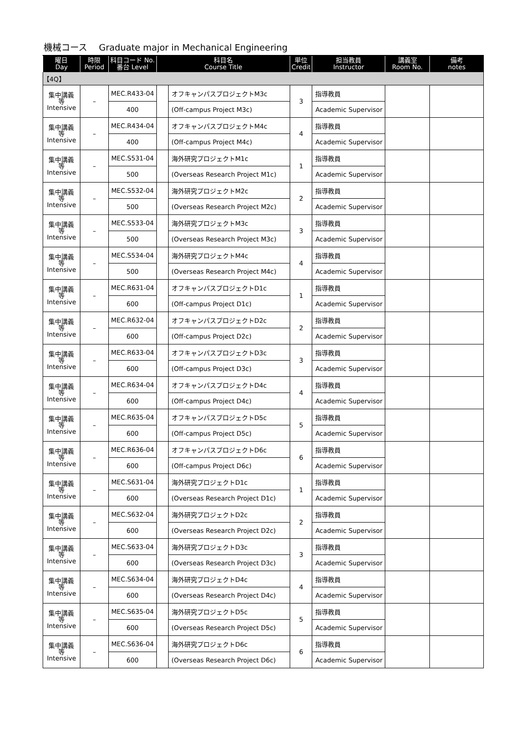機械コース　 Graduate major in Mechanical Engineering
| 曜日 Day | 時限 Period | 科目コード No. 番台 Level | 科目名 Course Title | | 単位 Credit | 担当教員 Instructor | 講義室 Room No. | 備考 notes |
| --- | --- | --- | --- | --- | --- | --- | --- | --- |
| 【4Q】 | | | | | | | | |
| 集中講義 等 Intensive | – | MEC.R433-04 | | オフキャンパスプロジェクトM3c | 3 | 指導教員 | | |
| | | 400 | | (Off-campus Project M3c) | | Academic Supervisor | | |
| 集中講義 等 Intensive | – | MEC.R434-04 | | オフキャンパスプロジェクトM4c | 4 | 指導教員 | | |
| | | 400 | | (Off-campus Project M4c) | | Academic Supervisor | | |
| 集中講義 等 Intensive | – | MEC.S531-04 | | 海外研究プロジェクトM1c | 1 | 指導教員 | | |
| | | 500 | | (Overseas Research Project M1c) | | Academic Supervisor | | |
| 集中講義 等 Intensive | – | MEC.S532-04 | | 海外研究プロジェクトM2c | 2 | 指導教員 | | |
| | | 500 | | (Overseas Research Project M2c) | | Academic Supervisor | | |
| 集中講義 等 Intensive | – | MEC.S533-04 | | 海外研究プロジェクトM3c | 3 | 指導教員 | | |
| | | 500 | | (Overseas Research Project M3c) | | Academic Supervisor | | |
| 集中講義 等 Intensive | – | MEC.S534-04 | | 海外研究プロジェクトM4c | 4 | 指導教員 | | |
| | | 500 | | (Overseas Research Project M4c) | | Academic Supervisor | | |
| 集中講義 等 Intensive | – | MEC.R631-04 | | オフキャンパスプロジェクトD1c | 1 | 指導教員 | | |
| | | 600 | | (Off-campus Project D1c) | | Academic Supervisor | | |
| 集中講義 等 Intensive | – | MEC.R632-04 | | オフキャンパスプロジェクトD2c | 2 | 指導教員 | | |
| | | 600 | | (Off-campus Project D2c) | | Academic Supervisor | | |
| 集中講義 等 Intensive | – | MEC.R633-04 | | オフキャンパスプロジェクトD3c | 3 | 指導教員 | | |
| | | 600 | | (Off-campus Project D3c) | | Academic Supervisor | | |
| 集中講義 等 Intensive | – | MEC.R634-04 | | オフキャンパスプロジェクトD4c | 4 | 指導教員 | | |
| | | 600 | | (Off-campus Project D4c) | | Academic Supervisor | | |
| 集中講義 等 Intensive | – | MEC.R635-04 | | オフキャンパスプロジェクトD5c | 5 | 指導教員 | | |
| | | 600 | | (Off-campus Project D5c) | | Academic Supervisor | | |
| 集中講義 等 Intensive | – | MEC.R636-04 | | オフキャンパスプロジェクトD6c | 6 | 指導教員 | | |
| | | 600 | | (Off-campus Project D6c) | | Academic Supervisor | | |
| 集中講義 等 Intensive | – | MEC.S631-04 | | 海外研究プロジェクトD1c | 1 | 指導教員 | | |
| | | 600 | | (Overseas Research Project D1c) | | Academic Supervisor | | |
| 集中講義 等 Intensive | – | MEC.S632-04 | | 海外研究プロジェクトD2c | 2 | 指導教員 | | |
| | | 600 | | (Overseas Research Project D2c) | | Academic Supervisor | | |
| 集中講義 等 Intensive | – | MEC.S633-04 | | 海外研究プロジェクトD3c | 3 | 指導教員 | | |
| | | 600 | | (Overseas Research Project D3c) | | Academic Supervisor | | |
| 集中講義 等 Intensive | – | MEC.S634-04 | | 海外研究プロジェクトD4c | 4 | 指導教員 | | |
| | | 600 | | (Overseas Research Project D4c) | | Academic Supervisor | | |
| 集中講義 等 Intensive | – | MEC.S635-04 | | 海外研究プロジェクトD5c | 5 | 指導教員 | | |
| | | 600 | | (Overseas Research Project D5c) | | Academic Supervisor | | |
| 集中講義 等 Intensive | – | MEC.S636-04 | | 海外研究プロジェクトD6c | 6 | 指導教員 | | |
| | | 600 | | (Overseas Research Project D6c) | | Academic Supervisor | | |